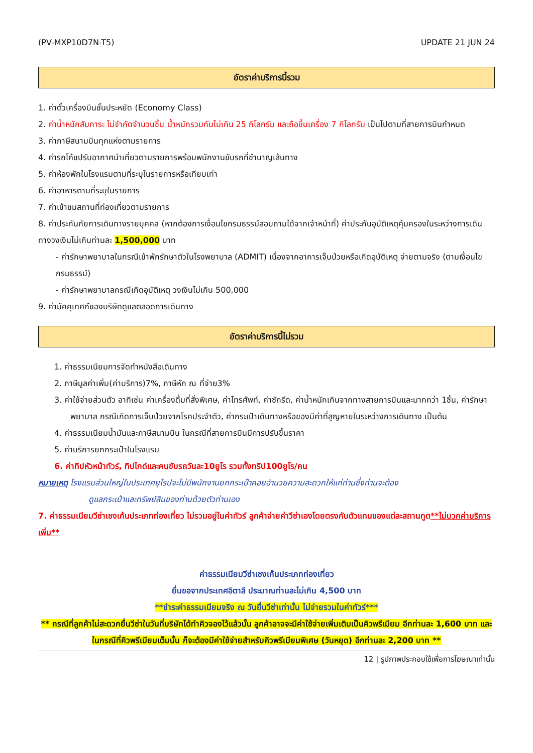(PV-MXP10D7N-T5) UPDATE 21 JUN 24
อัตราค่าบริการนี้รวม
1. ค่าตั๋วเครื่องบินชั้นประหยัด (Economy Class)
2. ค่าน้ำหนักสัมภาระ ไม่จำกัดจำนวนชิ้น น้ำหนักรวมกันไม่เกิน 25 กิโลกรัม และถือขึ้นเครื่อง 7 กิโลกรัม เป็นไปตามที่สายการบินกำหนด
3. ค่าภาษีสนามบินทุกแห่งตามรายการ
4. ค่ารถโค้ชปรับอากาศนำเที่ยวตามรายการพร้อมพนักงานขับรถที่ชำนาญเส้นทาง
5. ค่าห้องพักในโรงแรมตามที่ระบุในรายการหรือเทียบเท่า
6. ค่าอาหารตามที่ระบุในรายการ
7. ค่าเข้าชมสถานที่ท่องเที่ยวตามรายการ
8. ค่าประกันภัยการเดินทางรายบุคคล (หากต้องการเงื่อนไขกรมธรรม์สอบถามได้จากเจ้าหน้าที่) ค่าประกันอุบัติเหตุคุ้มครองในระหว่างการเดินทางวงเงินไม่เกินท่านละ 1,500,000 บาท
- ค่ารักษาพยาบาลในกรณีเข้าพักรักษาตัวในโรงพยาบาล (ADMIT) เนื่องจากอาการเจ็บป่วยหรือเกิดอุบัติเหตุ จ่ายตามจริง (ตามเงื่อนไขกรมธรรม์)
- ค่ารักษาพยาบาลกรณีเกิดอุบัติเหตุ วงเงินไม่เกิน 500,000
9. ค่ามัคคุเทศก์ของบริษัทดูแลตลอดการเดินทาง
อัตราค่าบริการนี้ไม่รวม
1. ค่าธรรมเนียมการจัดทำหนังสือเดินทาง
2. ภาษีมูลค่าเพิ่ม(ค่าบริการ)7%, ภาษีหัก ณ ที่จ่าย3%
3. ค่าใช้จ่ายส่วนตัว อาทิเช่น ค่าเครื่องดื่มที่สั่งพิเศษ, ค่าโทรศัพท์, ค่าซักรีด, ค่าน้ำหนักเกินจากทางสายการบินและมากกว่า 1ชิ้น, ค่ารักษาพยาบาล กรณีเกิดการเจ็บป่วยจากโรคประจำตัว, ค่ากระเป๋าเดินทางหรือของมีค่าที่สูญหายในระหว่างการเดินทาง เป็นต้น
4. ค่าธรรมเนียมน้ำมันและภาษีสนามบิน ในกรณีที่สายการบินมีการปรับขึ้นราคา
5. ค่าบริการยกกระเป๋าในโรงแรม
6. ค่าทิปหัวหน้าทัวร์, ทิปไกด์และคนขับรถวันละ10ยูโร รวมทั้งทริป100ยูโร/คน
หมายเหตุ โรงแรมส่วนใหญ่ในประเทศยุโรปจะไม่มีพนักงานยกกระเป๋าคอยอำนวยความสะดวกให้แก่ท่านซึ่งท่านจะต้อง
ดูแลกระเป๋าและทรัพย์สินของท่านด้วยตัวท่านเอง
7. ค่าธรรมเนียมวีซ่าเชงเก้นประเภทท่องเที่ยว ไม่รวมอยู่ในค่าทัวร์ ลูกค้าจ่ายค่าวีซ่าเองโดยตรงกับตัวแทนของแต่ละสถานทูต**ไม่บวกค่าบริการเพิ่ม**
ค่าธรรมเนียมวีซ่าเชงเก้นประเภทท่องเที่ยว
ยื่นขอจากประเทศอิตาลี ประมาณท่านละไม่เกิน 4,500 บาท
**ชำระค่าธรรมเนียมจริง ณ วันยื่นวีซ่าเท่านั้น ไม่จ่ายรวมในค่าทัวร์***
** กรณีที่ลูกค้าไม่สะดวกยื่นวีซ่าในวันที่บริษัทได้ทำคิวจองไว้แล้วนั้น ลูกค้าอาจจะมีค่าใช้จ่ายเพิ่มเติมเป็นคิวพรีเมียม อีกท่านละ 1,600 บาท และในกรณีที่คิวพรีเมียมเต็มนั้น ก็จะต้องมีค่าใช้จ่ายสำหรับคิวพรีเมียมพิเศษ (วันหยุด) อีกท่านละ 2,200 บาท **
12 | รูปภาพประกอบใช้เพื่อการโฆษณาเท่านั้น